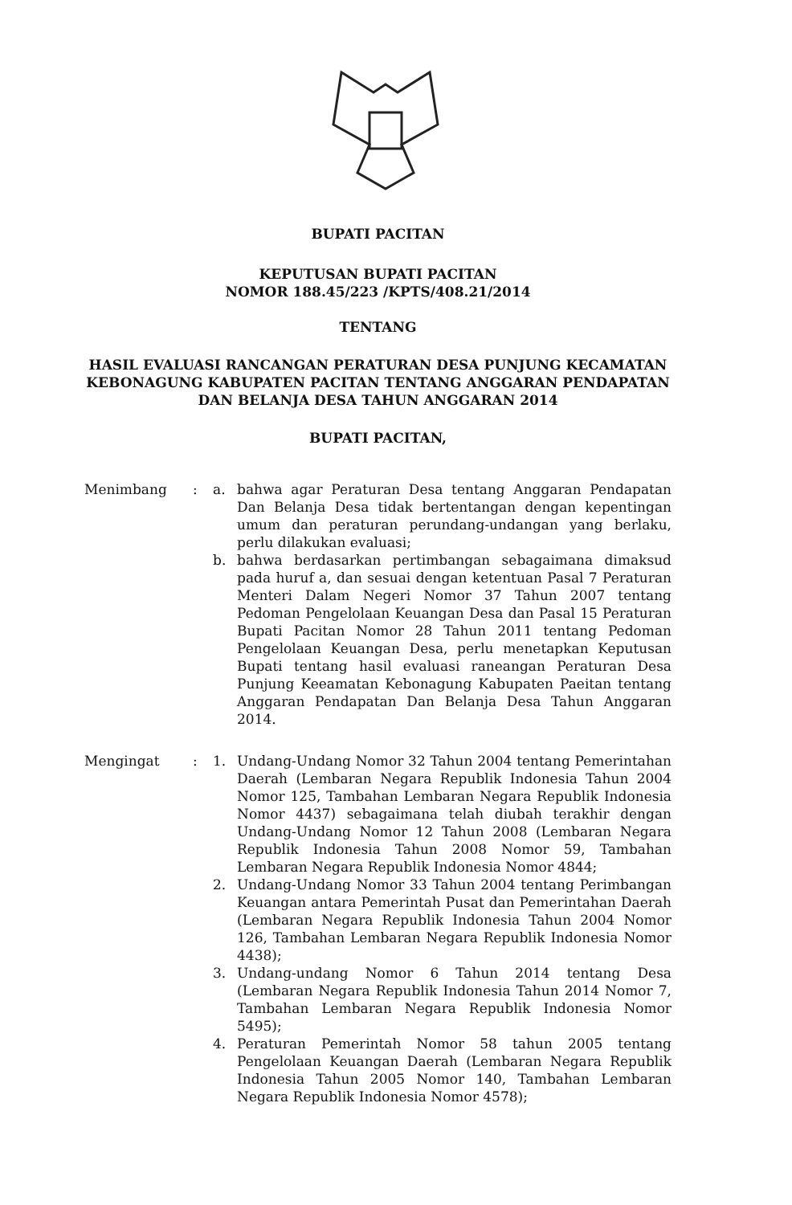BUPATI PACITAN
KEPUTUSAN BUPATI PACITAN
NOMOR 188.45/223 /KPTS/408.21/2014
TENTANG
HASIL EVALUASI RANCANGAN PERATURAN DESA PUNJUNG KECAMATAN KEBONAGUNG KABUPATEN PACITAN TENTANG ANGGARAN PENDAPATAN DAN BELANJA DESA TAHUN ANGGARAN 2014
BUPATI PACITAN,
Menimbang : a. bahwa agar Peraturan Desa tentang Anggaran Pendapatan Dan Belanja Desa tidak bertentangan dengan kepentingan umum dan peraturan perundang-undangan yang berlaku, perlu dilakukan evaluasi;
b. bahwa berdasarkan pertimbangan sebagaimana dimaksud pada huruf a, dan sesuai dengan ketentuan Pasal 7 Peraturan Menteri Dalam Negeri Nomor 37 Tahun 2007 tentang Pedoman Pengelolaan Keuangan Desa dan Pasal 15 Peraturan Bupati Pacitan Nomor 28 Tahun 2011 tentang Pedoman Pengelolaan Keuangan Desa, perlu menetapkan Keputusan Bupati tentang hasil evaluasi raneangan Peraturan Desa Punjung Keeamatan Kebonagung Kabupaten Paeitan tentang Anggaran Pendapatan Dan Belanja Desa Tahun Anggaran 2014.
Mengingat : 1. Undang-Undang Nomor 32 Tahun 2004 tentang Pemerintahan Daerah (Lembaran Negara Republik Indonesia Tahun 2004 Nomor 125, Tambahan Lembaran Negara Republik Indonesia Nomor 4437) sebagaimana telah diubah terakhir dengan Undang-Undang Nomor 12 Tahun 2008 (Lembaran Negara Republik Indonesia Tahun 2008 Nomor 59, Tambahan Lembaran Negara Republik Indonesia Nomor 4844;
2. Undang-Undang Nomor 33 Tahun 2004 tentang Perimbangan Keuangan antara Pemerintah Pusat dan Pemerintahan Daerah (Lembaran Negara Republik Indonesia Tahun 2004 Nomor 126, Tambahan Lembaran Negara Republik Indonesia Nomor 4438);
3. Undang-undang Nomor 6 Tahun 2014 tentang Desa (Lembaran Negara Republik Indonesia Tahun 2014 Nomor 7, Tambahan Lembaran Negara Republik Indonesia Nomor 5495);
4. Peraturan Pemerintah Nomor 58 tahun 2005 tentang Pengelolaan Keuangan Daerah (Lembaran Negara Republik Indonesia Tahun 2005 Nomor 140, Tambahan Lembaran Negara Republik Indonesia Nomor 4578);